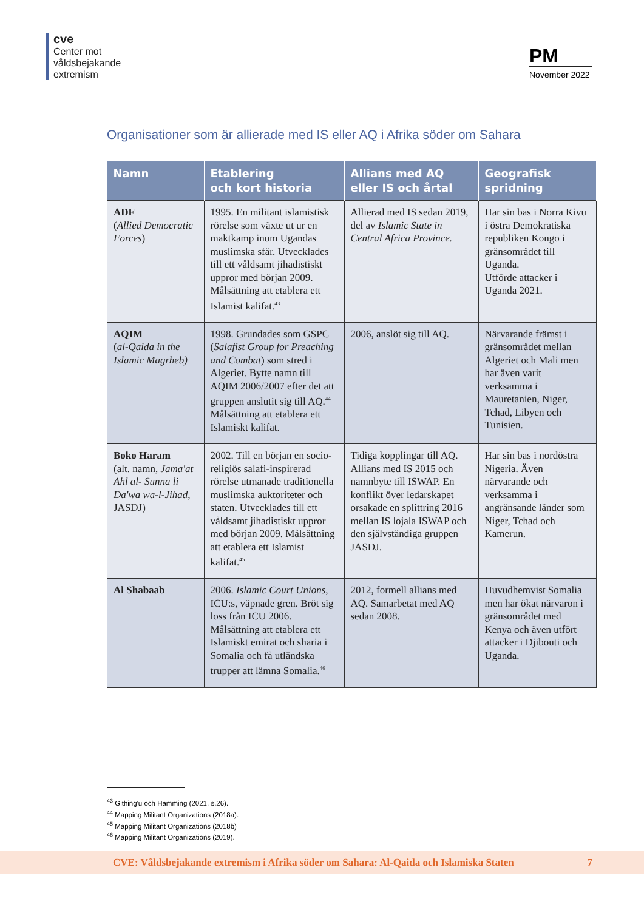cve
Center mot
våldsbejakande
extremism
PM
November 2022
Organisationer som är allierade med IS eller AQ i Afrika söder om Sahara
| Namn | Etablering och kort historia | Allians med AQ eller IS och årtal | Geografisk spridning |
| --- | --- | --- | --- |
| ADF ( Allied Democratic Forces ) | 1995. En militant islamistisk rörelse som växte ut ur en maktkamp inom Ugandas muslimska sfär. Utvecklades till ett våldsamt jihadistiskt uppror med början 2009. Målsättning att etablera ett Islamist kalifat.<sup>43</sup> | Allierad med IS sedan 2019, del av Islamic State in Central Africa Province. | Har sin bas i Norra Kivu i östra Demokratiska republiken Kongo i gränsområdet till Uganda. Utförde attacker i Uganda 2021. |
| AQIM ( al-Qaida in the Islamic Magrheb) | 1998. Grundades som GSPC ( Salafist Group for Preaching and Combat ) som stred i Algeriet. Bytte namn till AQIM 2006/2007 efter det att gruppen anslutit sig till AQ.<sup>44</sup> Målsättning att etablera ett Islamiskt kalifat. | 2006, anslöt sig till AQ. | Närvarande främst i gränsområdet mellan Algeriet och Mali men har även varit verksamma i Mauretanien, Niger, Tchad, Libyen och Tunisien. |
| Boko Haram (alt. namn, Jama'at Ahl al- Sunna li Da'wa wa-l-Jihad, JASDJ) | 2002. Till en början en socio-religiös salafi-inspirerad rörelse utmanade traditionella muslimska auktoriteter och staten. Utvecklades till ett våldsamt jihadistiskt uppror med början 2009. Målsättning att etablera ett Islamist kalifat.<sup>45</sup> | Tidiga kopplingar till AQ. Allians med IS 2015 och namnbyte till ISWAP. En konflikt över ledarskapet orsakade en splittring 2016 mellan IS lojala ISWAP och den självständiga gruppen JASDJ. | Har sin bas i nordöstra Nigeria. Även närvarande och verksamma i angränsande länder som Niger, Tchad och Kamerun. |
| Al Shabaab | 2006. Islamic Court Unions, ICU:s, väpnade gren. Bröt sig loss från ICU 2006. Målsättning att etablera ett Islamiskt emirat och sharia i Somalia och få utländska trupper att lämna Somalia.<sup>46</sup> | 2012, formell allians med AQ. Samarbetat med AQ sedan 2008. | Huvudhemvist Somalia men har ökat närvaron i gränsområdet med Kenya och även utfört attacker i Djibouti och Uganda. |
<sup>43</sup> Githing'u och Hamming (2021, s.26).
<sup>44</sup> Mapping Militant Organizations (2018a).
<sup>45</sup> Mapping Militant Organizations (2018b)
<sup>46</sup> Mapping Militant Organizations (2019).
CVE: Våldsbejakande extremism i Afrika söder om Sahara: Al-Qaida och Islamiska Staten 7